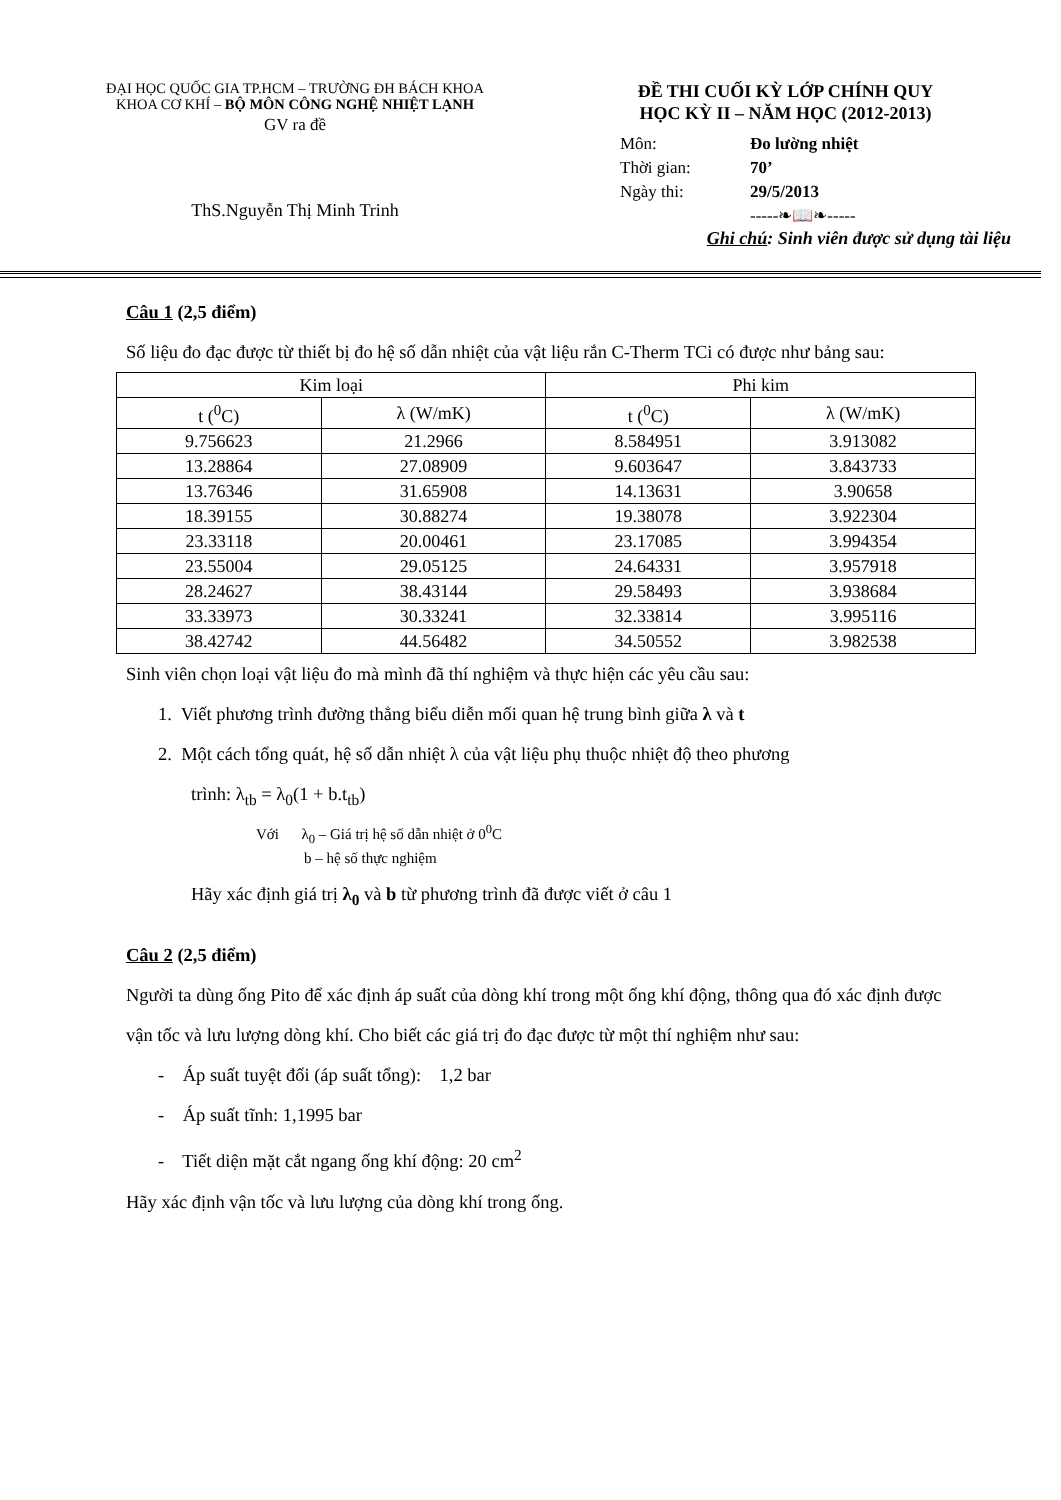ĐẠI HỌC QUỐC GIA TP.HCM – TRƯỜNG ĐH BÁCH KHOA
KHOA CƠ KHÍ – BỘ MÔN CÔNG NGHỆ NHIỆT LẠNH
GV ra đề
ThS.Nguyễn Thị Minh Trinh
ĐỀ THI CUỐI KỲ LỚP CHÍNH QUY
HỌC KỲ II – NĂM HỌC (2012-2013)
Môn: Đo lường nhiệt
Thời gian: 70’
Ngày thi: 29/5/2013
-----❧📖❧-----
Ghi chú: Sinh viên được sử dụng tài liệu
Câu 1 (2,5 điểm)
Số liệu đo đạc được từ thiết bị đo hệ số dẫn nhiệt của vật liệu rắn C-Therm TCi có được như bảng sau:
| Kim loại | | Phi kim | |
| --- | --- | --- | --- |
| t (<sup>0</sup>C) | λ (W/mK) | t (<sup>0</sup>C) | λ (W/mK) |
| 9.756623 | 21.2966 | 8.584951 | 3.913082 |
| 13.28864 | 27.08909 | 9.603647 | 3.843733 |
| 13.76346 | 31.65908 | 14.13631 | 3.90658 |
| 18.39155 | 30.88274 | 19.38078 | 3.922304 |
| 23.33118 | 20.00461 | 23.17085 | 3.994354 |
| 23.55004 | 29.05125 | 24.64331 | 3.957918 |
| 28.24627 | 38.43144 | 29.58493 | 3.938684 |
| 33.33973 | 30.33241 | 32.33814 | 3.995116 |
| 38.42742 | 44.56482 | 34.50552 | 3.982538 |
Sinh viên chọn loại vật liệu đo mà mình đã thí nghiệm và thực hiện các yêu cầu sau:
1. Viết phương trình đường thẳng biểu diễn mối quan hệ trung bình giữa λ và t
2. Một cách tổng quát, hệ số dẫn nhiệt λ của vật liệu phụ thuộc nhiệt độ theo phương
trình: λ<sub>tb</sub> = λ<sub>0</sub>(1 + b.t<sub>tb</sub>)
Với λ<sub>0</sub> – Giá trị hệ số dẫn nhiệt ở 0<sup>0</sup>C
b – hệ số thực nghiệm
Hãy xác định giá trị λ<sub>0</sub> và b từ phương trình đã được viết ở câu 1
Câu 2 (2,5 điểm)
Người ta dùng ống Pito để xác định áp suất của dòng khí trong một ống khí động, thông qua đó xác định được vận tốc và lưu lượng dòng khí. Cho biết các giá trị đo đạc được từ một thí nghiệm như sau:
- Áp suất tuyệt đối (áp suất tổng): 1,2 bar
- Áp suất tĩnh: 1,1995 bar
- Tiết diện mặt cắt ngang ống khí động: 20 cm<sup>2</sup>
Hãy xác định vận tốc và lưu lượng của dòng khí trong ống.